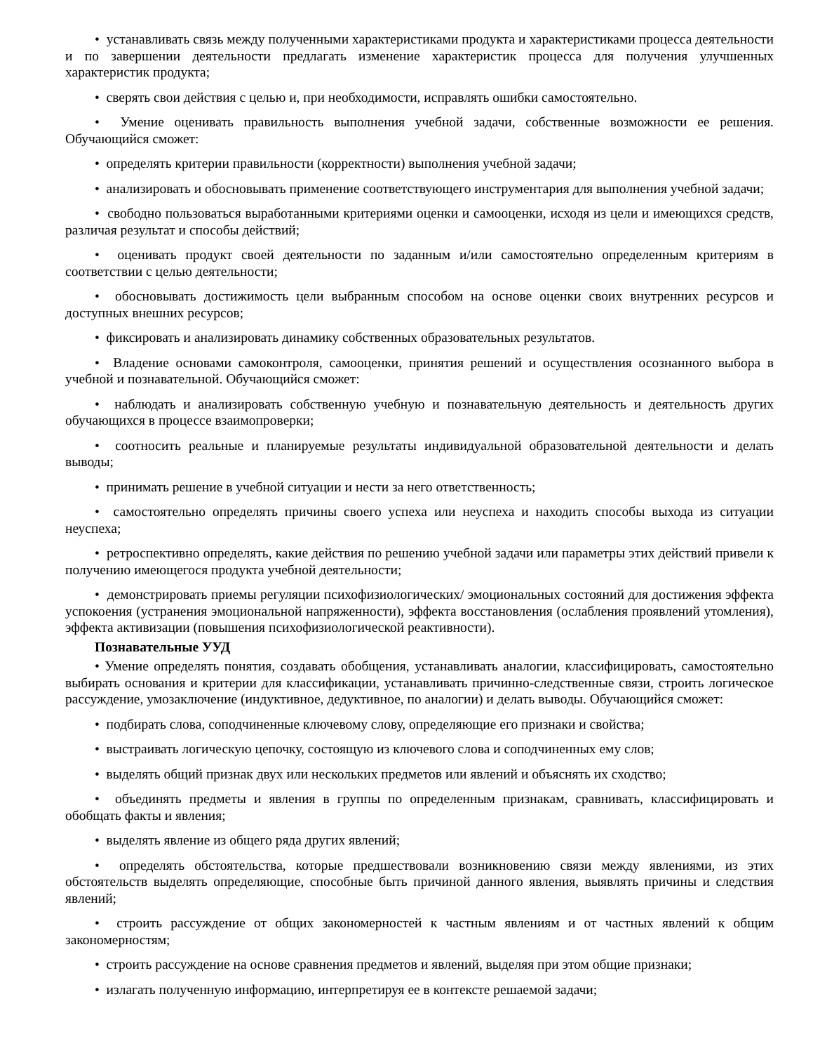• устанавливать связь между полученными характеристиками продукта и характеристиками процесса деятельности и по завершении деятельности предлагать изменение характеристик процесса для получения улучшенных характеристик продукта;
• сверять свои действия с целью и, при необходимости, исправлять ошибки самостоятельно.
• Умение оценивать правильность выполнения учебной задачи, собственные возможности ее решения. Обучающийся сможет:
• определять критерии правильности (корректности) выполнения учебной задачи;
• анализировать и обосновывать применение соответствующего инструментария для выполнения учебной задачи;
• свободно пользоваться выработанными критериями оценки и самооценки, исходя из цели и имеющихся средств, различая результат и способы действий;
• оценивать продукт своей деятельности по заданным и/или самостоятельно определенным критериям в соответствии с целью деятельности;
• обосновывать достижимость цели выбранным способом на основе оценки своих внутренних ресурсов и доступных внешних ресурсов;
• фиксировать и анализировать динамику собственных образовательных результатов.
• Владение основами самоконтроля, самооценки, принятия решений и осуществления осознанного выбора в учебной и познавательной. Обучающийся сможет:
• наблюдать и анализировать собственную учебную и познавательную деятельность и деятельность других обучающихся в процессе взаимопроверки;
• соотносить реальные и планируемые результаты индивидуальной образовательной деятельности и делать выводы;
• принимать решение в учебной ситуации и нести за него ответственность;
• самостоятельно определять причины своего успеха или неуспеха и находить способы выхода из ситуации неуспеха;
• ретроспективно определять, какие действия по решению учебной задачи или параметры этих действий привели к получению имеющегося продукта учебной деятельности;
• демонстрировать приемы регуляции психофизиологических/ эмоциональных состояний для достижения эффекта успокоения (устранения эмоциональной напряженности), эффекта восстановления (ослабления проявлений утомления), эффекта активизации (повышения психофизиологической реактивности).
Познавательные УУД
• Умение определять понятия, создавать обобщения, устанавливать аналогии, классифицировать, самостоятельно выбирать основания и критерии для классификации, устанавливать причинно-следственные связи, строить логическое рассуждение, умозаключение (индуктивное, дедуктивное, по аналогии) и делать выводы. Обучающийся сможет:
• подбирать слова, соподчиненные ключевому слову, определяющие его признаки и свойства;
• выстраивать логическую цепочку, состоящую из ключевого слова и соподчиненных ему слов;
• выделять общий признак двух или нескольких предметов или явлений и объяснять их сходство;
• объединять предметы и явления в группы по определенным признакам, сравнивать, классифицировать и обобщать факты и явления;
• выделять явление из общего ряда других явлений;
• определять обстоятельства, которые предшествовали возникновению связи между явлениями, из этих обстоятельств выделять определяющие, способные быть причиной данного явления, выявлять причины и следствия явлений;
• строить рассуждение от общих закономерностей к частным явлениям и от частных явлений к общим закономерностям;
• строить рассуждение на основе сравнения предметов и явлений, выделяя при этом общие признаки;
• излагать полученную информацию, интерпретируя ее в контексте решаемой задачи;